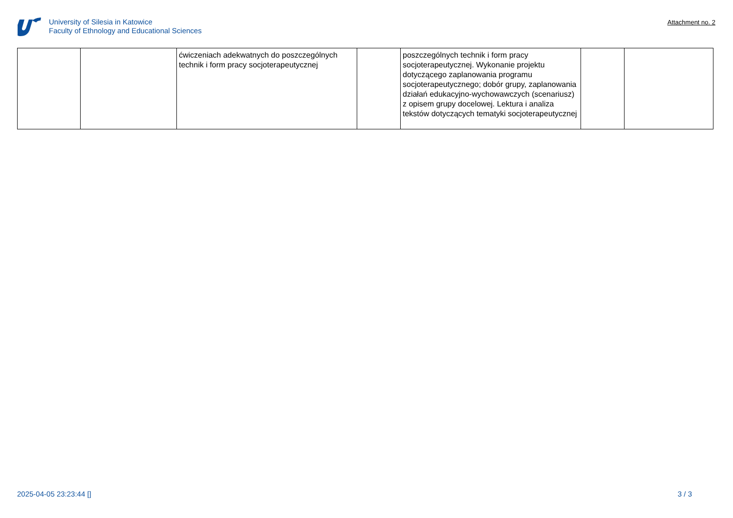University of Silesia in Katowice
Faculty of Ethnology and Educational Sciences
Attachment no. 2
| | | ćwiczeniach adekwatnych do poszczególnych technik i form pracy socjoterapeutycznej | | poszczególnych technik i form pracy socjoterapeutycznej. Wykonanie projektu dotyczącego zaplanowania programu socjoterapeutycznego; dobór grupy, zaplanowania działań edukacyjno-wychowawczych (scenariusz) z opisem grupy docelowej. Lektura i analiza tekstów dotyczących tematyki socjoterapeutycznej | | |
2025-04-05 23:23:44 [] 3 / 3